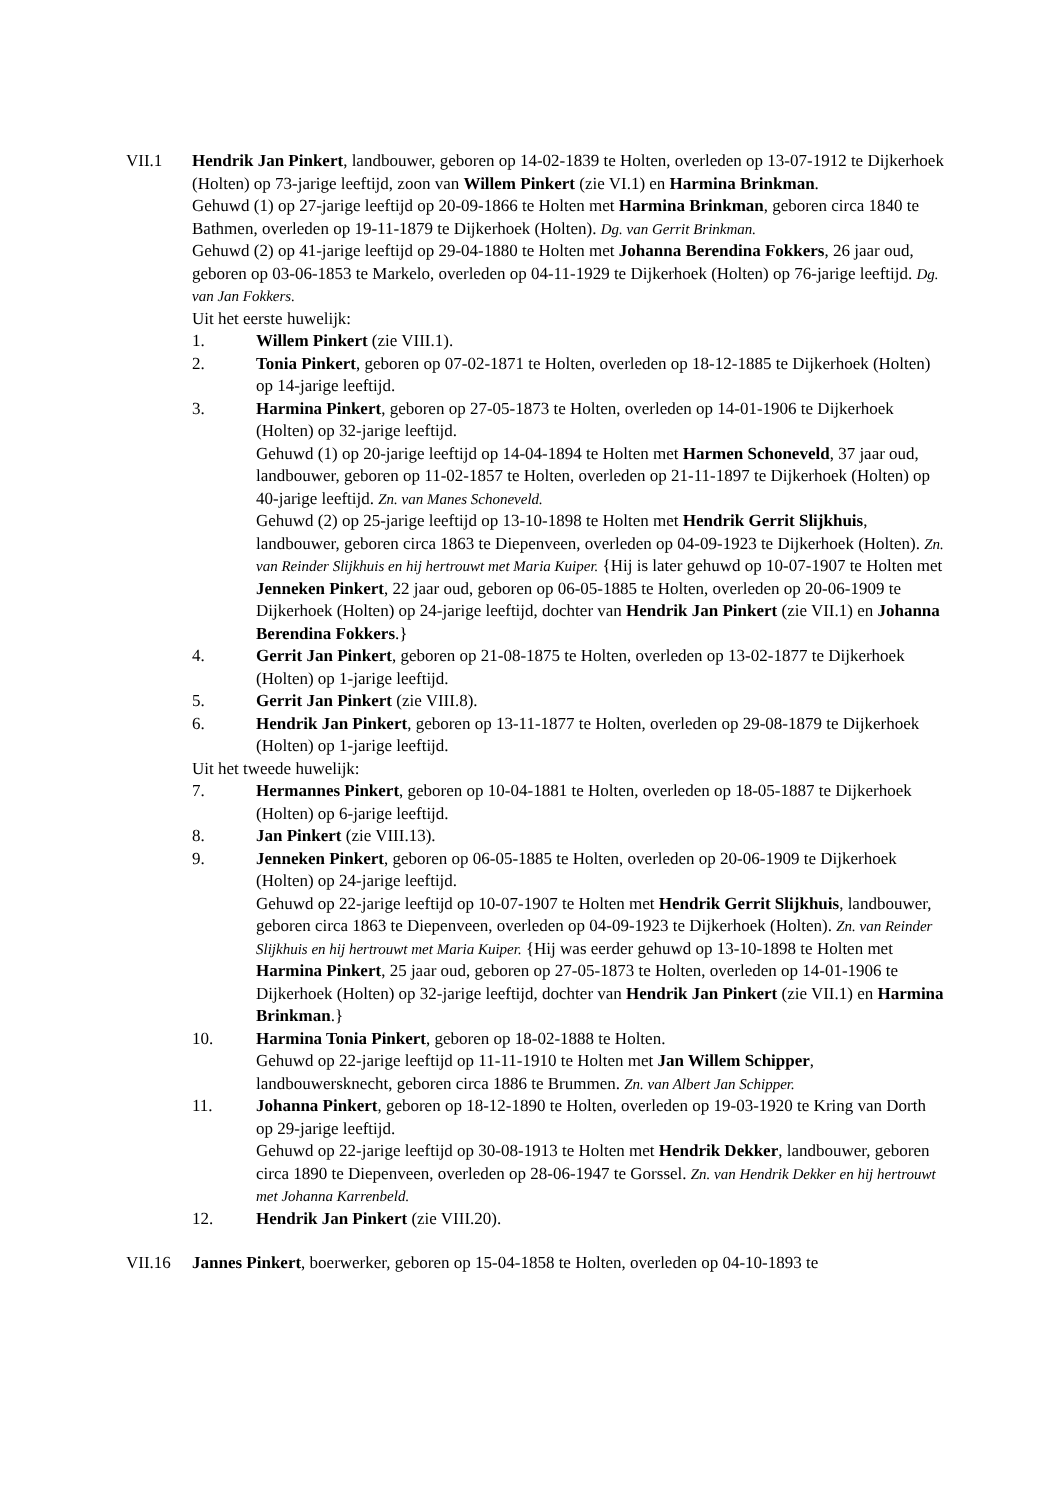VII.1 Hendrik Jan Pinkert, landbouwer, geboren op 14-02-1839 te Holten, overleden op 13-07-1912 te Dijkerhoek (Holten) op 73-jarige leeftijd, zoon van Willem Pinkert (zie VI.1) en Harmina Brinkman.
Gehuwd (1) op 27-jarige leeftijd op 20-09-1866 te Holten met Harmina Brinkman, geboren circa 1840 te Bathmen, overleden op 19-11-1879 te Dijkerhoek (Holten). Dg. van Gerrit Brinkman.
Gehuwd (2) op 41-jarige leeftijd op 29-04-1880 te Holten met Johanna Berendina Fokkers, 26 jaar oud, geboren op 03-06-1853 te Markelo, overleden op 04-11-1929 te Dijkerhoek (Holten) op 76-jarige leeftijd. Dg. van Jan Fokkers.
Uit het eerste huwelijk:
1. Willem Pinkert (zie VIII.1).
2. Tonia Pinkert, geboren op 07-02-1871 te Holten, overleden op 18-12-1885 te Dijkerhoek (Holten) op 14-jarige leeftijd.
3. Harmina Pinkert, geboren op 27-05-1873 te Holten, overleden op 14-01-1906 te Dijkerhoek (Holten) op 32-jarige leeftijd.
Gehuwd (1) op 20-jarige leeftijd op 14-04-1894 te Holten met Harmen Schoneveld, 37 jaar oud, landbouwer, geboren op 11-02-1857 te Holten, overleden op 21-11-1897 te Dijkerhoek (Holten) op 40-jarige leeftijd. Zn. van Manes Schoneveld.
Gehuwd (2) op 25-jarige leeftijd op 13-10-1898 te Holten met Hendrik Gerrit Slijkhuis, landbouwer, geboren circa 1863 te Diepenveen, overleden op 04-09-1923 te Dijkerhoek (Holten). Zn. van Reinder Slijkhuis en hij hertrouwt met Maria Kuiper. {Hij is later gehuwd op 10-07-1907 te Holten met Jenneken Pinkert, 22 jaar oud, geboren op 06-05-1885 te Holten, overleden op 20-06-1909 te Dijkerhoek (Holten) op 24-jarige leeftijd, dochter van Hendrik Jan Pinkert (zie VII.1) en Johanna Berendina Fokkers.}
4. Gerrit Jan Pinkert, geboren op 21-08-1875 te Holten, overleden op 13-02-1877 te Dijkerhoek (Holten) op 1-jarige leeftijd.
5. Gerrit Jan Pinkert (zie VIII.8).
6. Hendrik Jan Pinkert, geboren op 13-11-1877 te Holten, overleden op 29-08-1879 te Dijkerhoek (Holten) op 1-jarige leeftijd.
Uit het tweede huwelijk:
7. Hermannes Pinkert, geboren op 10-04-1881 te Holten, overleden op 18-05-1887 te Dijkerhoek (Holten) op 6-jarige leeftijd.
8. Jan Pinkert (zie VIII.13).
9. Jenneken Pinkert, geboren op 06-05-1885 te Holten, overleden op 20-06-1909 te Dijkerhoek (Holten) op 24-jarige leeftijd.
Gehuwd op 22-jarige leeftijd op 10-07-1907 te Holten met Hendrik Gerrit Slijkhuis, landbouwer, geboren circa 1863 te Diepenveen, overleden op 04-09-1923 te Dijkerhoek (Holten). Zn. van Reinder Slijkhuis en hij hertrouwt met Maria Kuiper. {Hij was eerder gehuwd op 13-10-1898 te Holten met Harmina Pinkert, 25 jaar oud, geboren op 27-05-1873 te Holten, overleden op 14-01-1906 te Dijkerhoek (Holten) op 32-jarige leeftijd, dochter van Hendrik Jan Pinkert (zie VII.1) en Harmina Brinkman.}
10. Harmina Tonia Pinkert, geboren op 18-02-1888 te Holten.
Gehuwd op 22-jarige leeftijd op 11-11-1910 te Holten met Jan Willem Schipper, landbouwersknecht, geboren circa 1886 te Brummen. Zn. van Albert Jan Schipper.
11. Johanna Pinkert, geboren op 18-12-1890 te Holten, overleden op 19-03-1920 te Kring van Dorth op 29-jarige leeftijd.
Gehuwd op 22-jarige leeftijd op 30-08-1913 te Holten met Hendrik Dekker, landbouwer, geboren circa 1890 te Diepenveen, overleden op 28-06-1947 te Gorssel. Zn. van Hendrik Dekker en hij hertrouwt met Johanna Karrenbeld.
12. Hendrik Jan Pinkert (zie VIII.20).
VII.16 Jannes Pinkert, boerwerker, geboren op 15-04-1858 te Holten, overleden op 04-10-1893 te